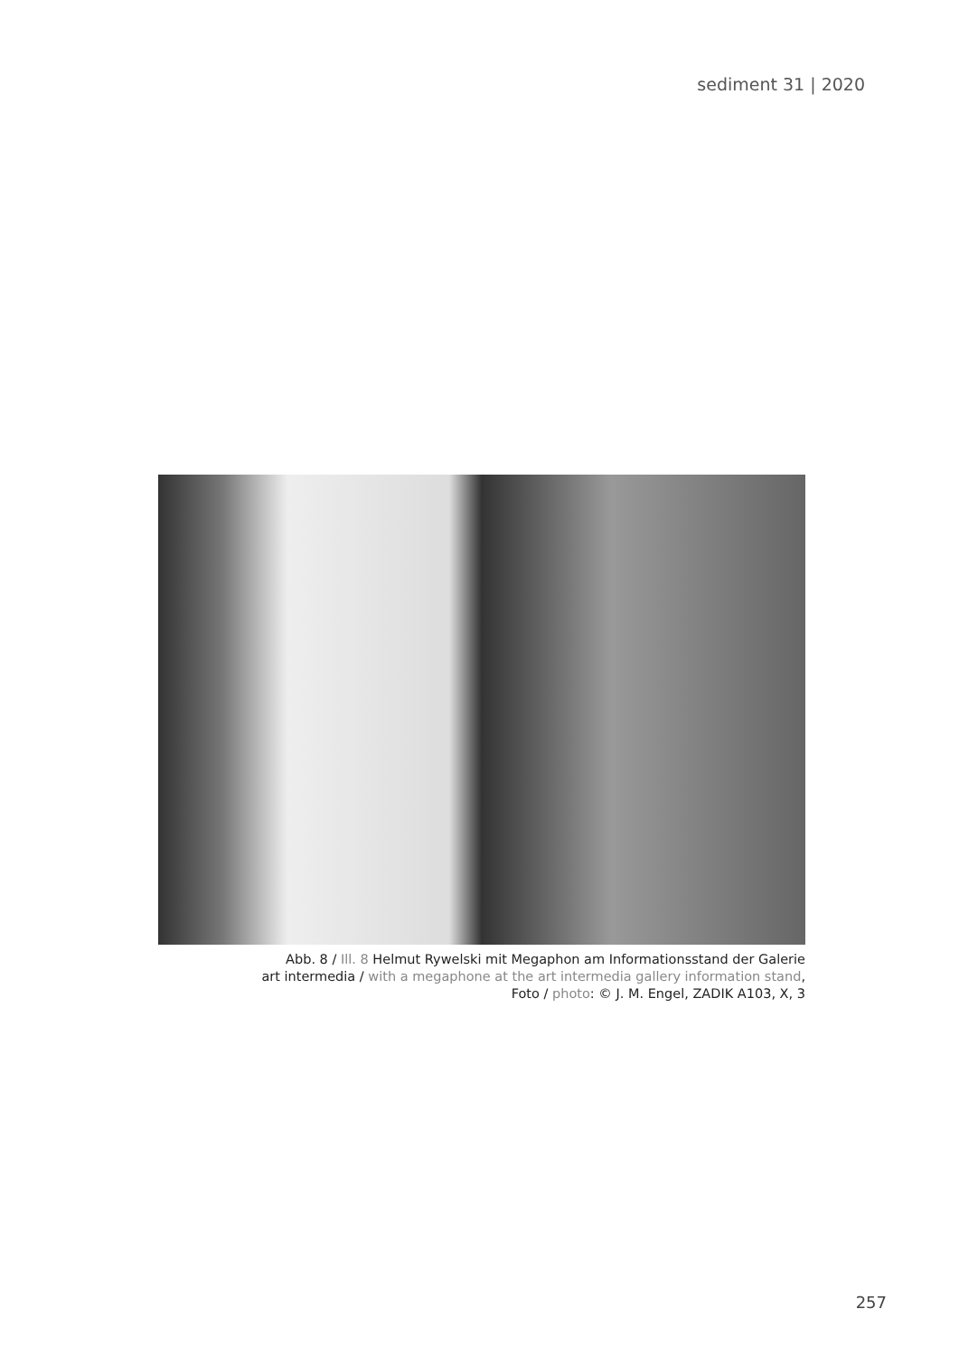sediment 31 | 2020
Abb. 8 / Ill. 8 Helmut Rywelski mit Megaphon am Informationsstand der Galerie
art intermedia / with a megaphone at the art intermedia gallery information stand,
Foto / photo: © J. M. Engel, ZADIK A103, X, 3
257